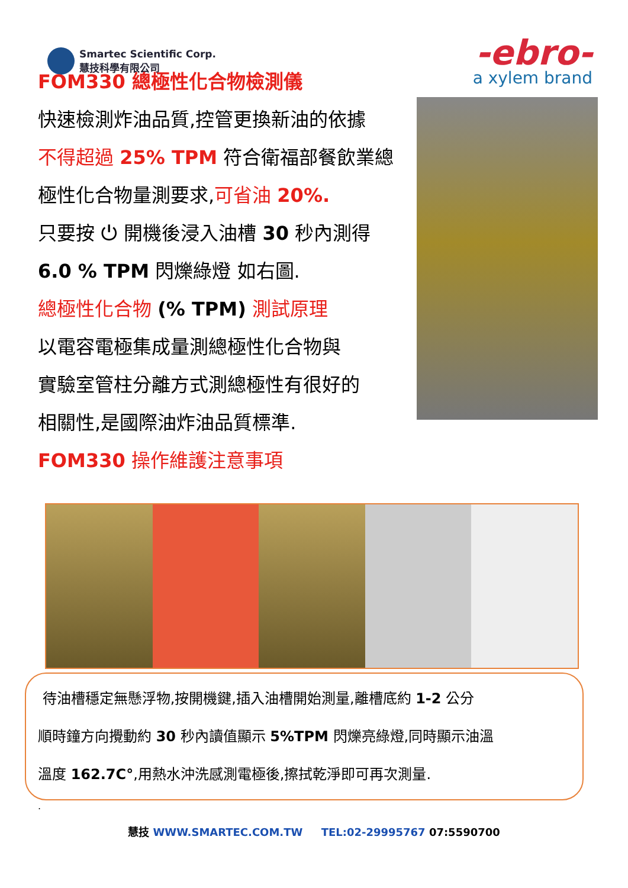Smartec Scientific Corp.
慧技科學有限公司
-ebro-
a xylem brand
FOM330 總極性化合物檢測儀
快速檢測炸油品質,控管更換新油的依據
不得超過 25% TPM 符合衛福部餐飲業總
極性化合物量測要求,可省油 20%.
只要按 ⏻ 開機後浸入油槽 30 秒內測得
6.0 % TPM 閃爍綠燈 如右圖.
總極性化合物 (% TPM) 測試原理
以電容電極集成量測總極性化合物與
實驗室管柱分離方式測總極性有很好的
相關性,是國際油炸油品質標準.
FOM330 操作維護注意事項
待油槽穩定無懸浮物,按開機鍵,插入油槽開始測量,離槽底約 1-2 公分
順時鐘方向攪動約 30 秒內讀值顯示 5%TPM 閃爍亮綠燈,同時顯示油溫
溫度 162.7C°,用熱水沖洗感測電極後,擦拭乾淨即可再次測量.
.
慧技 WWW.SMARTEC.COM.TW TEL:02-29995767 07:5590700